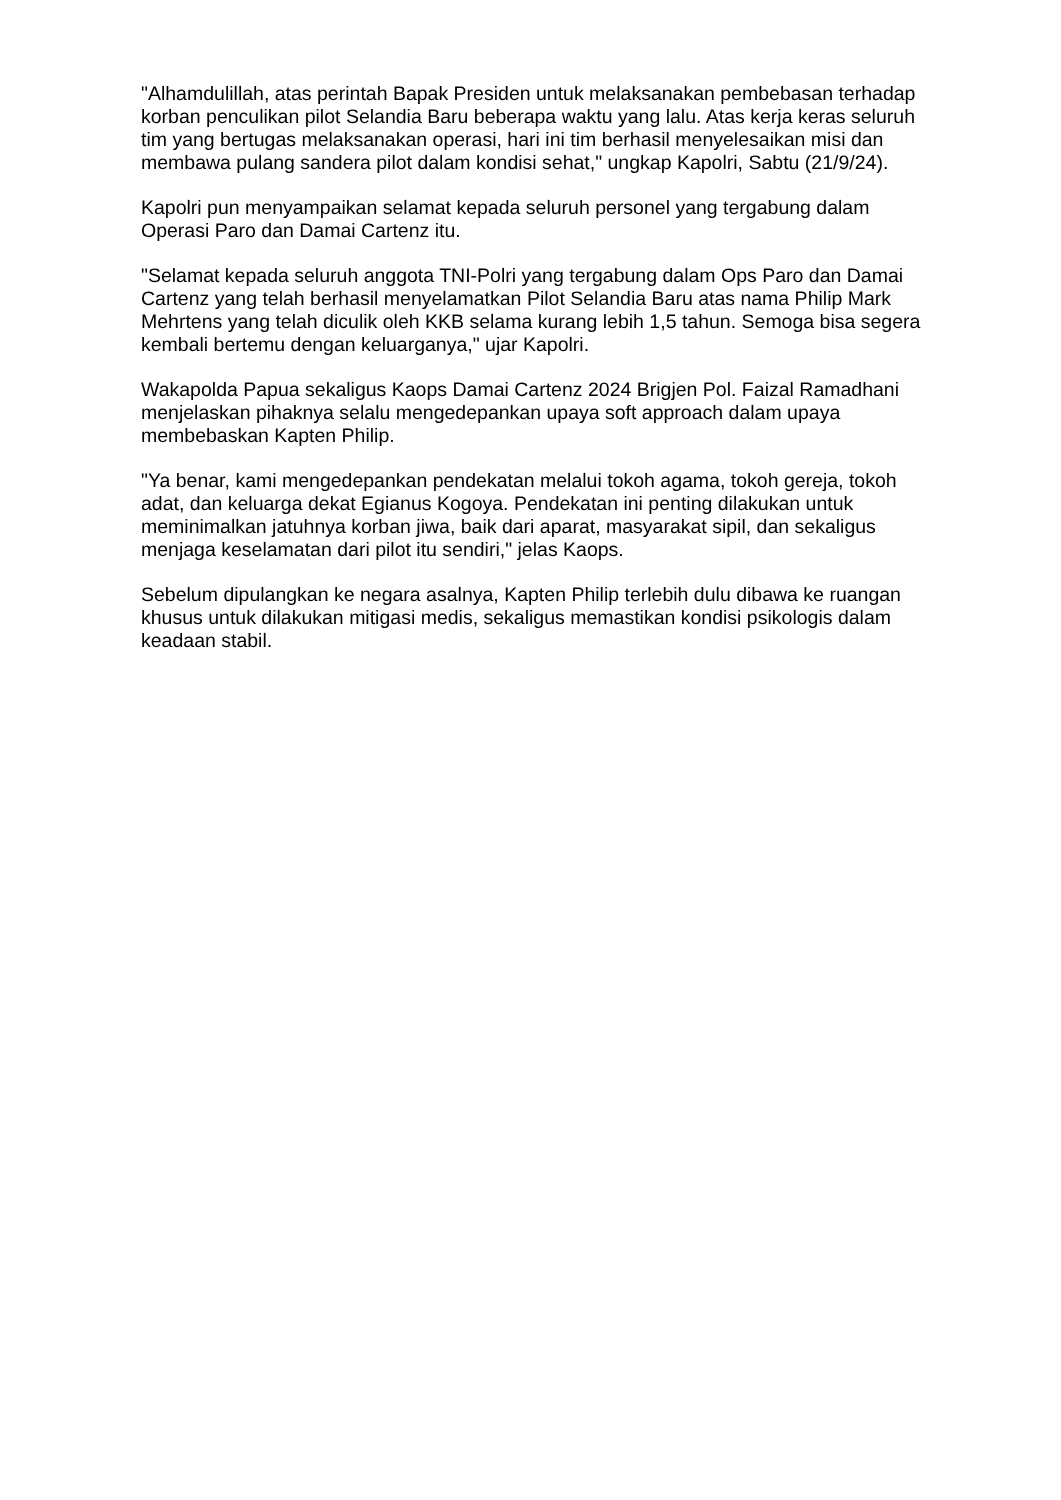"Alhamdulillah, atas perintah Bapak Presiden untuk melaksanakan pembebasan terhadap korban penculikan pilot Selandia Baru beberapa waktu yang lalu. Atas kerja keras seluruh tim yang bertugas melaksanakan operasi, hari ini tim berhasil menyelesaikan misi dan membawa pulang sandera pilot dalam kondisi sehat," ungkap Kapolri, Sabtu (21/9/24).
Kapolri pun menyampaikan selamat kepada seluruh personel yang tergabung dalam Operasi Paro dan Damai Cartenz itu.
"Selamat kepada seluruh anggota TNI-Polri yang tergabung dalam Ops Paro dan Damai Cartenz yang telah berhasil menyelamatkan Pilot Selandia Baru atas nama Philip Mark Mehrtens yang telah diculik oleh KKB selama kurang lebih 1,5 tahun. Semoga bisa segera kembali bertemu dengan keluarganya," ujar Kapolri.
Wakapolda Papua sekaligus Kaops Damai Cartenz 2024 Brigjen Pol. Faizal Ramadhani menjelaskan pihaknya selalu mengedepankan upaya soft approach dalam upaya membebaskan Kapten Philip.
"Ya benar, kami mengedepankan pendekatan melalui tokoh agama, tokoh gereja, tokoh adat, dan keluarga dekat Egianus Kogoya. Pendekatan ini penting dilakukan untuk meminimalkan jatuhnya korban jiwa, baik dari aparat, masyarakat sipil, dan sekaligus menjaga keselamatan dari pilot itu sendiri," jelas Kaops.
Sebelum dipulangkan ke negara asalnya, Kapten Philip terlebih dulu dibawa ke ruangan khusus untuk dilakukan mitigasi medis, sekaligus memastikan kondisi psikologis dalam keadaan stabil.